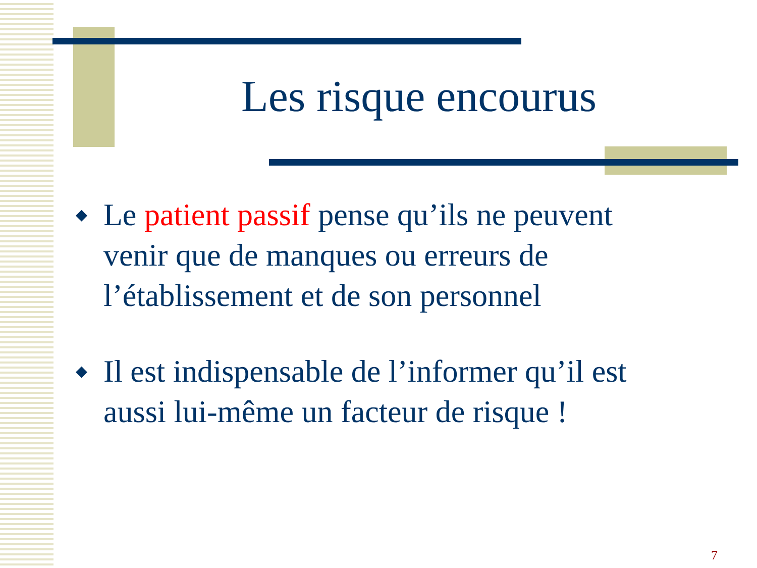Les risque encourus
◆ Le patient passif pense qu’ils ne peuvent venir que de manques ou erreurs de l’établissement et de son personnel
◆ Il est indispensable de l’informer qu’il est aussi lui-même un facteur de risque !
7